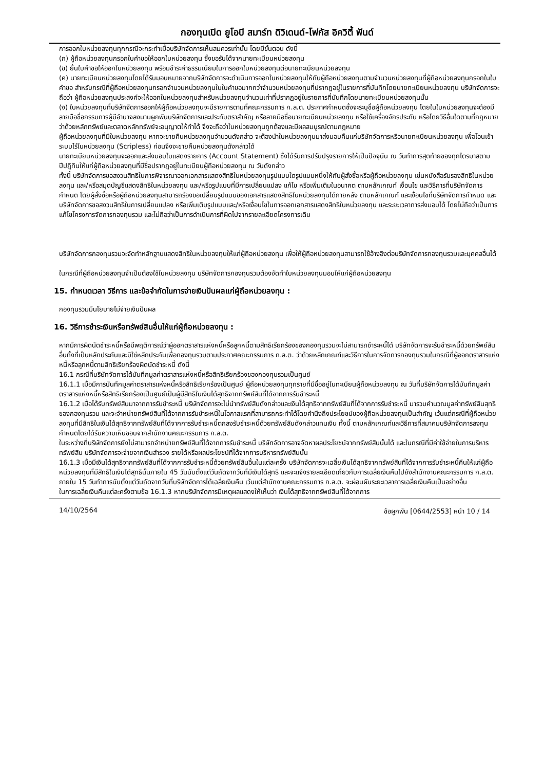กองทุนเปิด ยูโอบี สมาร์ท ดิวิเดนด์-โฟกัส อิควิตี้ ฟันด์
การออกใบหน่วยลงทุนทุกกรณีจะกระทำเมื่อบริษัทจัดการเห็นสมควรเท่านั้น โดยมีขั้นตอน ดังนี้
(ก) ผู้ถือหน่วยลงทุนกรอกใบคำขอให้ออกใบหน่วยลงทุน ซึ่งขอรับได้จากนายทะเบียนหน่วยลงทุน
(ข) ยื่นใบคำขอให้ออกใบหน่วยลงทุน พร้อมชำระค่าธรรมเนียมในการออกใบหน่วยลงทุนต่อนายทะเบียนหน่วยลงทุน
(ค) นายทะเบียนหน่วยลงทุนโดยได้รับมอบหมายจากบริษัทจัดการจะดำเนินการออกใบหน่วยลงทุนให้กับผู้ถือหน่วยลงทุนตามจำนวนหน่วยลงทุนที่ผู้ถือหน่วยลงทุนกรอกในใบคำขอ สำหรับกรณีที่ผู้ถือหน่วยลงทุนกรอกจำนวนหน่วยลงทุนในใบคำขอมากกว่าจำนวนหน่วยลงทุนที่ปรากฏอยู่ในรายการที่บันทึกโดยนายทะเบียนหน่วยลงทุน บริษัทจัดการจะถือว่า ผู้ถือหน่วยลงทุนประสงค์จะให้ออกใบหน่วยลงทุนสำหรับหน่วยลงทุนจำนวนเท่าที่ปรากฏอยู่ในรายการที่บันทึกโดยนายทะเบียนหน่วยลงทุนนั้น
(ง) ใบหน่วยลงทุนที่บริษัทจัดการออกให้ผู้ถือหน่วยลงทุนจะมีรายการตามที่คณะกรรมการ ก.ล.ต. ประกาศกำหนดซึ่งจะระบุชื่อผู้ถือหน่วยลงทุน โดยในใบหน่วยลงทุนจะต้องมีลายมือชื่อกรรมการผู้มีอำนาจลงนามผูกพันบริษัทจัดการและประทับตราสำคัญ หรือลายมือชื่อนายทะเบียนหน่วยลงทุน หรือใช้เครื่องจักรประทับ หรือโดยวิธีอื่นใดตามที่กฎหมายว่าด้วยหลักทรัพย์และตลาดหลักทรัพย์จะอนุญาตให้ทำได้ จึงจะถือว่าใบหน่วยลงทุนถูกต้องและมีผลสมบูรณ์ตามกฎหมาย
ผู้ถือหน่วยลงทุนที่มีใบหน่วยลงทุน หากจะขายคืนหน่วยลงทุนจำนวนดังกล่าว จะต้องนำใบหน่วยลงทุนมาส่งมอบคืนแก่บริษัทจัดการหรือนายทะเบียนหน่วยลงทุน เพื่อโอนเข้าระบบไร้ใบหน่วยลงทุน (Scripless) ก่อนจึงจะขายคืนหน่วยลงทุนดังกล่าวได้
นายทะเบียนหน่วยลงทุนจะออกและส่งมอบใบแสดงรายการ (Account Statement) ซึ่งได้รับการปรับปรุงรายการให้เป็นปัจจุบัน ณ วันทำการสุดท้ายของทุกไตรมาสตามปีปฏิทินให้แก่ผู้ถือหน่วยลงทุนที่มีชื่อปรากฏอยู่ในทะเบียนผู้ถือหน่วยลงทุน ณ วันดังกล่าว
ทั้งนี้ บริษัทจัดการขอสงวนสิทธิในการพิจารณาออกเอกสารแสดงสิทธิในหน่วยลงทุนรูปแบบใดรูปแบบหนึ่งให้กับผู้สั่งซื้อหรือผู้ถือหน่วยลงทุน เช่นหนังสือรับรองสิทธิในหน่วยลงทุน และ/หรือสมุดบัญชีแสดงสิทธิในหน่วยลงทุน และ/หรือรูปแบบที่มีการเปลี่ยนแปลง แก้ไข หรือเพิ่มเติมในอนาคต ตามหลักเกณฑ์ เงื่อนไข และวิธีการที่บริษัทจัดการกำหนด โดยผู้สั่งซื้อหรือผู้ถือหน่วยลงทุนสามารถร้องขอเปลี่ยนรูปแบบของเอกสารแสดงสิทธิในหน่วยลงทุนได้ภายหลัง ตามหลักเกณฑ์ และเงื่อนไขที่บริษัทจัดการกำหนด และบริษัทจัดการขอสงวนสิทธิในการเปลี่ยนแปลง หรือเพิ่มเติมรูปแบบและ/หรือเงื่อนไขในการออกเอกสารแสดงสิทธิในหน่วยลงทุน และระยะเวลาการส่งมอบได้ โดยไม่ถือว่าเป็นการแก้ไขโครงการจัดการกองทุนรวม และไม่ถือว่าเป็นการดำเนินการที่ผิดไปจากรายละเอียดโครงการเดิม
บริษัทจัดการกองทุนรวมจะจัดทำหลักฐานแสดงสิทธิในหน่วยลงทุนให้แก่ผู้ถือหน่วยลงทุน เพื่อให้ผู้ถือหน่วยลงทุนสามารถใช้อ้างอิงต่อบริษัทจัดการกองทุนรวมและบุคคลอื่นได้
ในกรณีที่ผู้ถือหน่วยลงทุนจำเป็นต้องใช้ใบหน่วยลงทุน บริษัทจัดการกองทุนรวมต้องจัดทำใบหน่วยลงทุนมอบให้แก่ผู้ถือหน่วยลงทุน
15. กำหนดเวลา วิธีการ และข้อจำกัดในการจ่ายเงินปันผลแก่ผู้ถือหน่วยลงทุน :
กองทุนรวมมีนโยบายไม่จ่ายเงินปันผล
16. วิธีการชำระเงินหรือทรัพย์สินอื่นให้แก่ผู้ถือหน่วยลงทุน :
หากมีการผิดนัดชำระหนี้หรือมีพฤติการณ์ว่าผู้ออกตราสารแห่งหนี้หรือลูกหนี้ตามสิทธิเรียกร้องของกองทุนรวมจะไม่สามารถชำระหนี้ได้ บริษัทจัดการจะรับชำระหนี้ด้วยทรัพย์สินอื่นทั้งที่เป็นหลักประกันและมิใช่หลักประกันเพื่อกองทุนรวมตามประกาศคณะกรรมการ ก.ล.ต. ว่าด้วยหลักเกณฑ์และวิธีการในการจัดการกองทุนรวมในกรณีที่ผู้ออกตราสารแห่งหนี้หรือลูกหนี้ตามสิทธิเรียกร้องผิดนัดชำระหนี้ ดังนี้
16.1 กรณีที่บริษัทจัดการได้บันทึกมูลค่าตราสารแห่งหนี้หรือสิทธิเรียกร้องของกองทุนรวมเป็นศูนย์
16.1.1 เมื่อมีการบันทึกมูลค่าตราสารแห่งหนี้หรือสิทธิเรียกร้องเป็นศูนย์ ผู้ถือหน่วยลงทุนทุกรายที่มีชื่ออยู่ในทะเบียนผู้ถือหน่วยลงทุน ณ วันที่บริษัทจัดการได้บันทึกมูลค่าตราสารแห่งหนี้หรือสิทธิเรียกร้องเป็นศูนย์เป็นผู้มีสิทธิในเงินได้สุทธิจากทรัพย์สินที่ได้จากการรับชำระหนี้
16.1.2 เมื่อได้รับทรัพย์สินมาจากการรับชำระหนี้ บริษัทจัดการจะไม่นำทรัพย์สินดังกล่าวและเงินได้สุทธิจากทรัพย์สินที่ได้จากการรับชำระหนี้ มารวมคำนวณมูลค่าทรัพย์สินสุทธิของกองทุนรวม และจะจำหน่ายทรัพย์สินที่ได้จากการรับชำระหนี้ในโอกาสแรกที่สามารถกระทำได้โดยคำนึงถึงประโยชน์ของผู้ถือหน่วยลงทุนเป็นสำคัญ เว้นแต่กรณีที่ผู้ถือหน่วยลงทุนที่มีสิทธิในเงินได้สุทธิจากทรัพย์สินที่ได้จากการรับชำระหนี้ตกลงรับชำระหนี้ด้วยทรัพย์สินดังกล่าวแทนเงิน ทั้งนี้ ตามหลักเกณฑ์และวิธีการที่สมาคมบริษัทจัดการลงทุนกำหนดโดยได้รับความเห็นชอบจากสำนักงานคณะกรรมการ ก.ล.ต.
ในระหว่างที่บริษัทจัดการยังไม่สามารถจำหน่ายทรัพย์สินที่ได้จากการรับชำระหนี้ บริษัทจัดการอาจจัดหาผลประโยชน์จากทรัพย์สินนั้นได้ และในกรณีที่มีค่าใช้จ่ายในการบริหารทรัพย์สิน บริษัทจัดการจะจ่ายจากเงินสำรอง รายได้หรือผลประโยชน์ที่ได้จากการบริหารทรัพย์สินนั้น
16.1.3 เมื่อมีเงินได้สุทธิจากทรัพย์สินที่ได้จากการรับชำระหนี้ด้วยทรัพย์สินอื่นในแต่ละครั้ง บริษัทจัดการจะเฉลี่ยเงินได้สุทธิจากทรัพย์สินที่ได้จากการรับชำระหนี้คืนให้แก่ผู้ถือหน่วยลงทุนที่มีสิทธิในเงินได้สุทธินั้นภายใน 45 วันนับตั้งแต่วันถัดจากวันที่มีเงินได้สุทธิ และจะแจ้งรายละเอียดเกี่ยวกับการเฉลี่ยเงินคืนไปยังสำนักงานคณะกรรมการ ก.ล.ต. ภายใน 15 วันทำการนับตั้งแต่วันถัดจากวันที่บริษัทจัดการได้เฉลี่ยเงินคืน เว้นแต่สำนักงานคณะกรรมการ ก.ล.ต. จะผ่อนผันระยะเวลาการเฉลี่ยเงินคืนเป็นอย่างอื่น
ในการเฉลี่ยเงินคืนแต่ละครั้งตามข้อ 16.1.3 หากบริษัทจัดการมีเหตุผลแสดงให้เห็นว่า เงินได้สุทธิจากทรัพย์สินที่ได้จากการ
14/10/2564 ข้อผูกพัน [0644/2553] หน้า 10 / 14